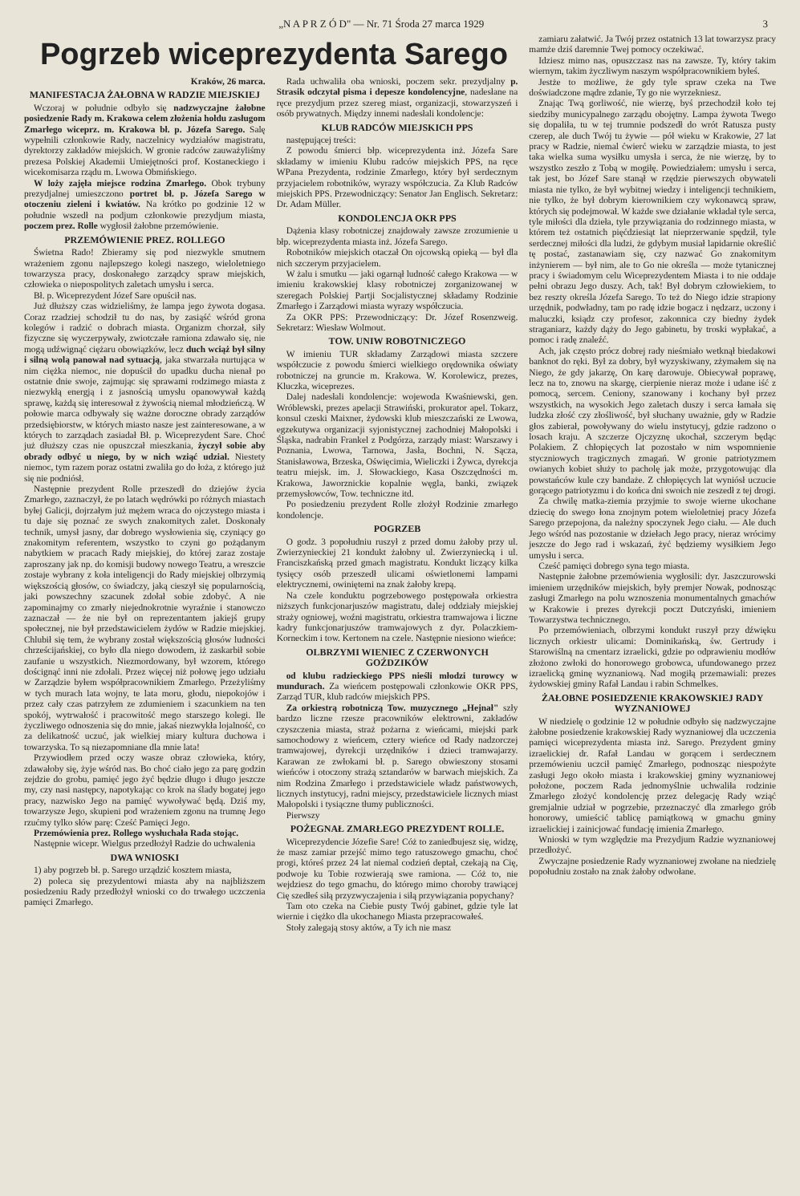„N A P R Z Ó D" — Nr. 71 Środa 27 marca 1929 3
Pogrzeb wiceprezydenta Sarego
Kraków, 26 marca.
MANIFESTACJA ŻAŁOBNA W RADZIE MIEJSKIEJ
Wczoraj w południe odbyło się nadzwyczajne żałobne posiedzenie Rady m. Krakowa celem złożenia hołdu zasługom Zmarłego wiceprz. m. Krakowa bł. p. Józefa Sarego. Salę wypełnili członkowie Rady, naczelnicy wydziałów magistratu, dyrektorzy zakładów miejskich. W gronie radców zauważyliśmy prezesa Polskiej Akademii Umiejętności prof. Kostaneckiego i wicekomisarza rządu m. Lwowa Obmińskiego.
W loży zajęła miejsce rodzina Zmarłego. Obok trybuny prezydjalnej umieszczono portret bł. p. Józefa Sarego w otoczeniu zieleni i kwiatów. Na krótko po godzinie 12 w południe wszedł na podjum członkowie prezydjum miasta, poczem prez. Rolle wygłosił żałobne przemówienie.
PRZEMÓWIENIE PREZ. ROLLEGO
Świetna Rado! Zbieramy się pod niezwykle smutnem wrażeniem zgonu najlepszego kolegi naszego, wieloletniego towarzysza pracy, doskonałego zarządcy spraw miejskich, człowieka o niepospolitych zaletach umysłu i serca.
Bł. p. Wiceprezydent Józef Sare opuścił nas.
Już dłuższy czas widzieliśmy, że lampa jego żywota dogasa. Coraz rzadziej schodził tu do nas, by zasiąść wśród grona kolegów i radzić o dobrach miasta. Organizm chorzał, siły fizyczne się wyczerpywały, zwiotczałe ramiona zdawało się, nie mogą udźwignąć ciężaru obowiązków, lecz duch wciąż był silny i silną wolą panował nad sytuacją, jaka stwarzała nurtująca w nim ciężka niemoc, nie dopuścił do upadku ducha nienał po ostatnie dnie swoje, zajmując się sprawami rodzimego miasta z niezwykłą energją i z jasnością umysłu opanowywał każdą sprawę, każdą się interesował z żywością niemal młodzieńczą. W połowie marca odbywały się ważne doroczne obrady zarządów przedsiębiorstw, w których miasto nasze jest zainteresowane, a w których to zarządach zasiadał Bł. p. Wiceprezydent Sare. Choć już dłuższy czas nie opuszczał mieszkania, życzył sobie aby obrady odbyć u niego, by w nich wziąć udział. Niestety niemoc, tym razem poraz ostatni zwaliła go do łoża, z którego już się nie podniósł.
Następnie prezydent Rolle przeszedł do dziejów życia Zmarłego, zaznaczył, że po latach wędrówki po różnych miastach byłej Galicji, dojrzałym już mężem wraca do ojczystego miasta i tu daje się poznać ze swych znakomitych zalet. Doskonały technik, umysł jasny, dar dobrego wysłowienia się, czyniący go znakomitym referentem, wszystko to czyni go pożądanym nabytkiem w pracach Rady miejskiej, do której zaraz zostaje zaproszany jak np. do komisji budowy nowego Teatru, a wreszcie zostaje wybrany z koła inteligencji do Rady miejskiej olbrzymią większością głosów, co świadczy, jaką cieszył się popularnością, jaki powszechny szacunek zdołał sobie zdobyć. A nie zapominajmy co zmarły niejednokrotnie wyraźnie i stanowczo zaznaczał — że nie był on reprezentantem jakiejś grupy społecznej, nie był przedstawicielem żydów w Radzie miejskiej. Chlubił się tem, że wybrany został większością głosów ludności chrześcijańskiej, co było dla niego dowodem, iż zaskarbił sobie zaufanie u wszystkich. Niezmordowany, był wzorem, którego doścignąć inni nie zdołali. Przez więcej niż połowę jego udziału w Zarządzie byłem współpracownikiem Zmarłego. Przeżyliśmy w tych murach lata wojny, te lata moru, głodu, niepokojów i przez cały czas patrzyłem ze zdumieniem i szacunkiem na ten spokój, wytrwałość i pracowitość mego starszego kolegi. Ile życzliwego odnoszenia się do mnie, jakaś niezwykła lojalność, co za delikatność uczuć, jak wielkiej miary kultura duchowa i towarzyska. To są niezapomniane dla mnie lata!
Przywiodłem przed oczy wasze obraz człowieka, który, zdawałoby się, żyje wśród nas. Bo choć ciało jego za parę godzin zejdzie do grobu, pamięć jego żyć będzie długo i długo jeszcze my, czy nasi następcy, napotykając co krok na ślady bogatej jego pracy, nazwisko Jego na pamięć wywoływać będą. Dziś my, towarzysze Jego, skupieni pod wrażeniem zgonu na trumnę Jego rzućmy tylko słów parę: Cześć Pamięci Jego.
Przemówienia prez. Rollego wysłuchała Rada stojąc.
Następnie wicepr. Wielgus przedłożył Radzie do uchwalenia
DWA WNIOSKI
1) aby pogrzeb bł. p. Sarego urządzić kosztem miasta,
2) poleca się prezydentowi miasta aby na najbliższem posiedzeniu Rady przedłożył wnioski co do trwałego uczczenia pamięci Zmarłego.
Rada uchwaliła oba wnioski, poczem sekr. prezydjalny p. Strasik odczytał pisma i depesze kondolencyjne, nadesłane na ręce prezydjum przez szereg miast, organizacji, stowarzyszeń i osób prywatnych. Między innemi nadesłali kondolencje:
KLUB RADCÓW MIEJSKICH PPS
następującej treści:
Z powodu śmierci błp. wiceprezydenta inż. Józefa Sare składamy w imieniu Klubu radców miejskich PPS, na ręce WPana Prezydenta, rodzinie Zmarłego, który był serdecznym przyjacielem robotników, wyrazy współczucia. Za Klub Radców miejskich PPS. Przewodniczący: Senator Jan Englisch. Sekretarz: Dr. Adam Müller.
KONDOLENCJA OKR PPS
Dążenia klasy robotniczej znajdowały zawsze zrozumienie u błp. wiceprezydenta miasta inż. Józefa Sarego.
Robotników miejskich otaczał On ojcowską opieką — był dla nich szczerym przyjacielem.
W żalu i smutku — jaki ogarnął ludność całego Krakowa — w imieniu krakowskiej klasy robotniczej zorganizowanej w szeregach Polskiej Partji Socjalistycznej składamy Rodzinie Zmarłego i Zarządowi miasta wyrazy współczucia.
Za OKR PPS: Przewodniczący: Dr. Józef Rosenzweig. Sekretarz: Wiesław Wolmout.
TOW. UNIW ROBOTNICZEGO
W imieniu TUR składamy Zarządowi miasta szczere współczucie z powodu śmierci wielkiego orędownika oświaty robotniczej na gruncie m. Krakowa. W. Korolewicz, prezes, Kluczka, wiceprezes.
Dalej nadesłali kondolencje: wojewoda Kwaśniewski, gen. Wróblewski, prezes apelacji Strawiński, prokurator apel. Tokarz, konsul czeski Maixner, żydowski klub mieszczański ze Lwowa, egzekutywa organizacji syjonistycznej zachodniej Małopolski i Śląska, nadrabin Frankel z Podgórza, zarządy miast: Warszawy i Poznania, Lwowa, Tarnowa, Jasła, Bochni, N. Sącza, Stanisławowa, Brzeska, Oświęcimia, Wieliczki i Żywca, dyrekcja teatru miejsk. im. J. Słowackiego, Kasa Oszczędności m. Krakowa, Jaworznickie kopalnie węgla, banki, związek przemysłowców, Tow. techniczne itd.
Po posiedzeniu prezydent Rolle złożył Rodzinie zmarłego kondolencje.
POGRZEB
O godz. 3 popołudniu ruszył z przed domu żałoby przy ul. Zwierzynieckiej 21 kondukt żałobny ul. Zwierzyniecką i ul. Franciszkańską przed gmach magistratu. Kondukt liczący kilka tysięcy osób przeszedł ulicami oświetlonemi lampami elektrycznemi, owiniętemi na znak żałoby krepą.
Na czele konduktu pogrzebowego postępowała orkiestra niższych funkcjonarjuszów magistratu, dalej oddziały miejskiej straży ogniowej, woźni magistratu, orkiestra tramwajowa i liczne kadry funkcjonarjuszów tramwajowych z dyr. Polaczkiem-Korneckim i tow. Kertonem na czele. Następnie niesiono wieńce:
OLBRZYMI WIENIEC Z CZERWONYCH GOŹDZIKÓW
od klubu radzieckiego PPS nieśli młodzi turowcy w mundurach. Za wieńcem postępowali członkowie OKR PPS, Zarząd TUR, klub radców miejskich PPS.
Za orkiestrą robotniczą Tow. muzycznego „Hejnał" szły bardzo liczne rzesze pracowników elektrowni, zakładów czyszczenia miasta, straż pożarna z wieńcami, miejski park samochodowy z wieńcem, cztery wieńce od Rady nadzorczej tramwajowej, dyrekcji urzędników i dzieci tramwajarzy. Karawan ze zwłokami bł. p. Sarego obwieszony stosami wieńców i otoczony strażą sztandarów w barwach miejskich. Za nim Rodzina Zmarłego i przedstawiciele władz państwowych, licznych instytucyj, radni miejscy, przedstawiciele licznych miast Małopolski i tysiączne tłumy publiczności.
Pierwszy
POŻEGNAŁ ZMARŁEGO PREZYDENT ROLLE.
Wiceprezydencie Józefie Sare! Cóż to zaniedbujesz się, widzę, że masz zamiar przejść mimo tego ratuszowego gmachu, choć progi, któreś przez 24 lat niemal codzień deptał, czekają na Cię, podwoje ku Tobie rozwierają swe ramiona. — Cóż to, nie wejdziesz do tego gmachu, do którego mimo choroby trawiącej Cię szedłeś siłą przyzwyczajenia i siłą przywiązania popychany?
Tam oto czeka na Ciebie pusty Twój gabinet, gdzie tyle lat wiernie i ciężko dla ukochanego Miasta przepracowałeś.
Stoły zalegają stosy aktów, a Ty ich nie masz
zamiaru załatwić. Ja Twój przez ostatnich 13 lat towarzysz pracy mamże dziś daremnie Twej pomocy oczekiwać.
Idziesz mimo nas, opuszczasz nas na zawsze. Ty, który takim wiernym, takim życzliwym naszym współpracownikiem byłeś.
Jestże to możliwe, że gdy tyle spraw czeka na Twe doświadczone mądre zdanie, Ty go nie wyrzekniesz.
Znając Twą gorliwość, nie wierzę, byś przechodził koło tej siedziby municypalnego zarządu obojętny. Lampa żywota Twego się dopaliła, tu w tej trumnie podszedł do wrót Ratusza pusty czerep, ale duch Twój tu żywie — pół wieku w Krakowie, 27 lat pracy w Radzie, niemal ćwierć wieku w zarządzie miasta, to jest taka wielka suma wysiłku umysła i serca, że nie wierzę, by to wszystko zeszło z Tobą w mogiłę. Powiedziałem: umysłu i serca, tak jest, bo Józef Sare stanął w rzędzie pierwszych obywateli miasta nie tylko, że był wybitnej wiedzy i inteligencji technikiem, nie tylko, że był dobrym kierownikiem czy wykonawcą spraw, których się podejmował. W każde swe działanie wkładał tyle serca, tyle miłości dla dzieła, tyle przywiązania do rodzinnego miasta, w którem też ostatnich pięćdziesiąt lat nieprzerwanie spędził, tyle serdecznej miłości dla ludzi, że gdybym musiał lapidarnie określić tę postać, zastanawiam się, czy nazwać Go znakomitym inżynierem — był nim, ale to Go nie określa — może tytanicznej pracy i świadomym celu Wiceprezydentem Miasta i to nie oddaje pełni obrazu Jego duszy. Ach, tak! Był dobrym człowiekiem, to bez reszty określa Józefa Sarego. To też do Niego idzie strapiony urzędnik, podwładny, tam po radę idzie bogacz i nędzarz, uczony i maluczki, ksiądz czy profesor, zakonnica czy biedny żydek straganiarz, każdy dąży do Jego gabinetu, by troski wypłakać, a pomoc i radę znaleźć.
Ach, jak często prócz dobrej rady nieśmiało wetknął biedakowi banknot do ręki. Był za dobry, był wyzyskiwany, zżymałem się na Niego, że gdy jakarzę, On karę darowuje. Obiecywał poprawę, lecz na to, znowu na skargę, cierpienie nieraz może i udane iść z pomocą, sercem. Ceniony, szanowany i kochany był przez wszystkich, na wysokich Jego zaletach duszy i serca łamała się ludzka złość czy złośliwość, był słuchany uważnie, gdy w Radzie głos zabierał, powoływany do wielu instytucyj, gdzie radzono o losach kraju. A szczerze Ojczyznę ukochał, szczerym będąc Polakiem. Z chłopięcych lat pozostało w nim wspomnienie styczniowych tragicznych zmagań. W gronie patriotyzmem owianych kobiet służy to pacholę jak może, przygotowując dla powstańców kule czy bandaże. Z chłopięcych lat wyniósł uczucie gorącego patriotyzmu i do końca dni swoich nie zeszedł z tej drogi.
Za chwilę matka-ziemia przyjmie to swoje wierne ukochane dziecię do swego łona znojnym potem wieloletniej pracy Józefa Sarego przepojona, da należny spoczynek Jego ciału. — Ale duch Jego wśród nas pozostanie w dziełach Jego pracy, nieraz wrócimy jeszcze do Jego rad i wskazań, żyć będziemy wysiłkiem Jego umysłu i serca.
Cześć pamięci dobrego syna tego miasta.
Następnie żałobne przemówienia wygłosili: dyr. Jaszczurowski imieniem urzędników miejskich, były premjer Nowak, podnosząc zasługi Zmarłego na polu wznoszenia monumentalnych gmachów w Krakowie i prezes dyrekcji poczt Dutczyński, imieniem Towarzystwa technicznego.
Po przemówieniach, olbrzymi kondukt ruszył przy dźwięku licznych orkiestr ulicami: Dominikańską, św. Gertrudy i Starowiślną na cmentarz izraelicki, gdzie po odprawieniu modłów złożono zwłoki do honorowego grobowca, ufundowanego przez izraelicką gminę wyznaniową. Nad mogiłą przemawiali: prezes żydowskiej gminy Rafał Landau i rabin Schmelkes.
ŻAŁOBNE POSIEDZENIE KRAKOWSKIEJ RADY WYZNANIOWEJ
W niedzielę o godzinie 12 w południe odbyło się nadzwyczajne żałobne posiedzenie krakowskiej Rady wyznaniowej dla uczczenia pamięci wiceprezydenta miasta inż. Sarego. Prezydent gminy izraelickiej dr. Rafał Landau w gorącem i serdecznem przemówieniu uczcił pamięć Zmarłego, podnosząc niespożyte zasługi Jego około miasta i krakowskiej gminy wyznaniowej położone, poczem Rada jednomyślnie uchwaliła rodzinie Zmarłego złożyć kondolencję przez delegację Rady wziąć gremjalnie udział w pogrzebie, przeznaczyć dla zmarłego grób honorowy, umieścić tablicę pamiątkową w gmachu gminy izraelickiej i zainicjować fundację imienia Zmarłego.
Wnioski w tym względzie ma Prezydjum Radzie wyznaniowej przedłożyć.
Zwyczajne posiedzenie Rady wyznaniowej zwołane na niedzielę popołudniu zostało na znak żałoby odwołane.